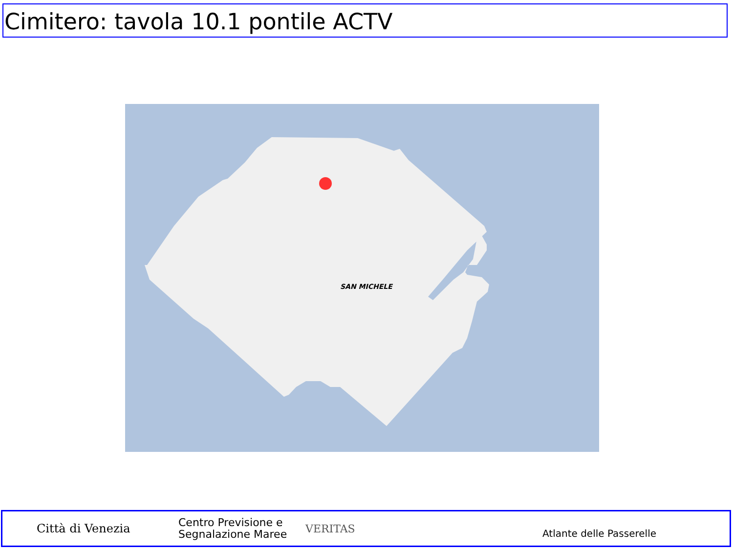Cimitero: tavola 10.1 pontile ACTV
SAN MICHELE
Città di Venezia
Centro Previsione e Segnalazione Maree
VERITAS
Atlante delle Passerelle